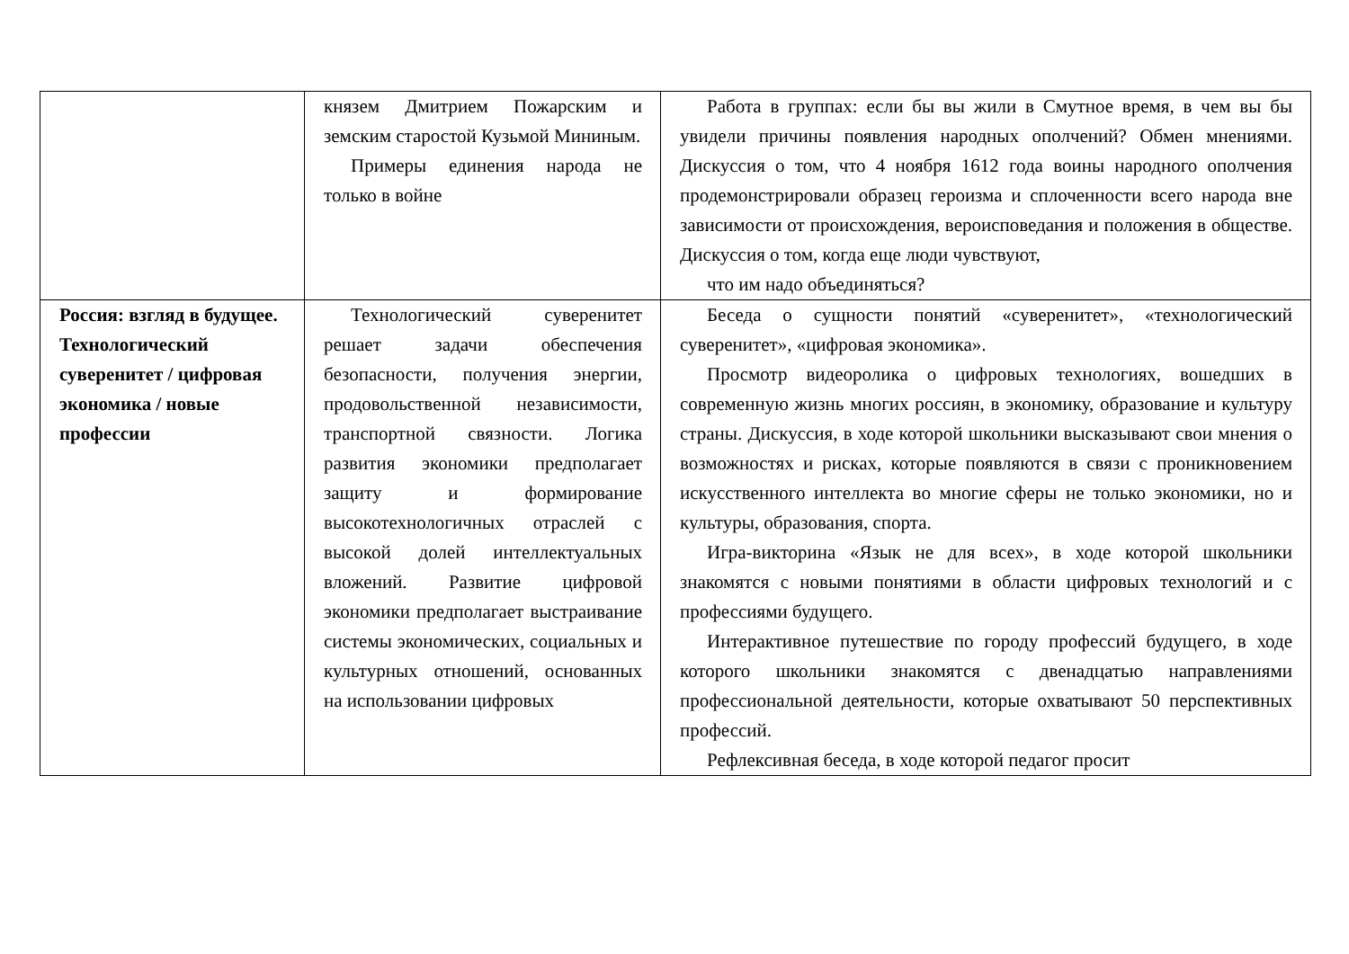| | князем Дмитрием Пожарским и земским старостой Кузьмой Мининым. Примеры единения народа не только в войне | Работа в группах: если бы вы жили в Смутное время, в чем вы бы увидели причины появления народных ополчений? Обмен мнениями. Дискуссия о том, что 4 ноября 1612 года воины народного ополчения продемонстрировали образец героизма и сплоченности всего народа вне зависимости от происхождения, вероисповедания и положения в обществе. Дискуссия о том, когда еще люди чувствуют, что им надо объединяться? |
| Россия: взгляд в будущее. Технологический суверенитет / цифровая экономика / новые профессии | Технологический суверенитет решает задачи обеспечения безопасности, получения энергии, продовольственной независимости, транспортной связности. Логика развития экономики предполагает защиту и формирование высокотехнологичных отраслей с высокой долей интеллектуальных вложений. Развитие цифровой экономики предполагает выстраивание системы экономических, социальных и культурных отношений, основанных на использовании цифровых | Беседа о сущности понятий «суверенитет», «технологический суверенитет», «цифровая экономика». Просмотр видеоролика о цифровых технологиях, вошедших в современную жизнь многих россиян, в экономику, образование и культуру страны. Дискуссия, в ходе которой школьники высказывают свои мнения о возможностях и рисках, которые появляются в связи с проникновением искусственного интеллекта во многие сферы не только экономики, но и культуры, образования, спорта. Игра-викторина «Язык не для всех», в ходе которой школьники знакомятся с новыми понятиями в области цифровых технологий и с профессиями будущего. Интерактивное путешествие по городу профессий будущего, в ходе которого школьники знакомятся с двенадцатью направлениями профессиональной деятельности, которые охватывают 50 перспективных профессий. Рефлексивная беседа, в ходе которой педагог просит |